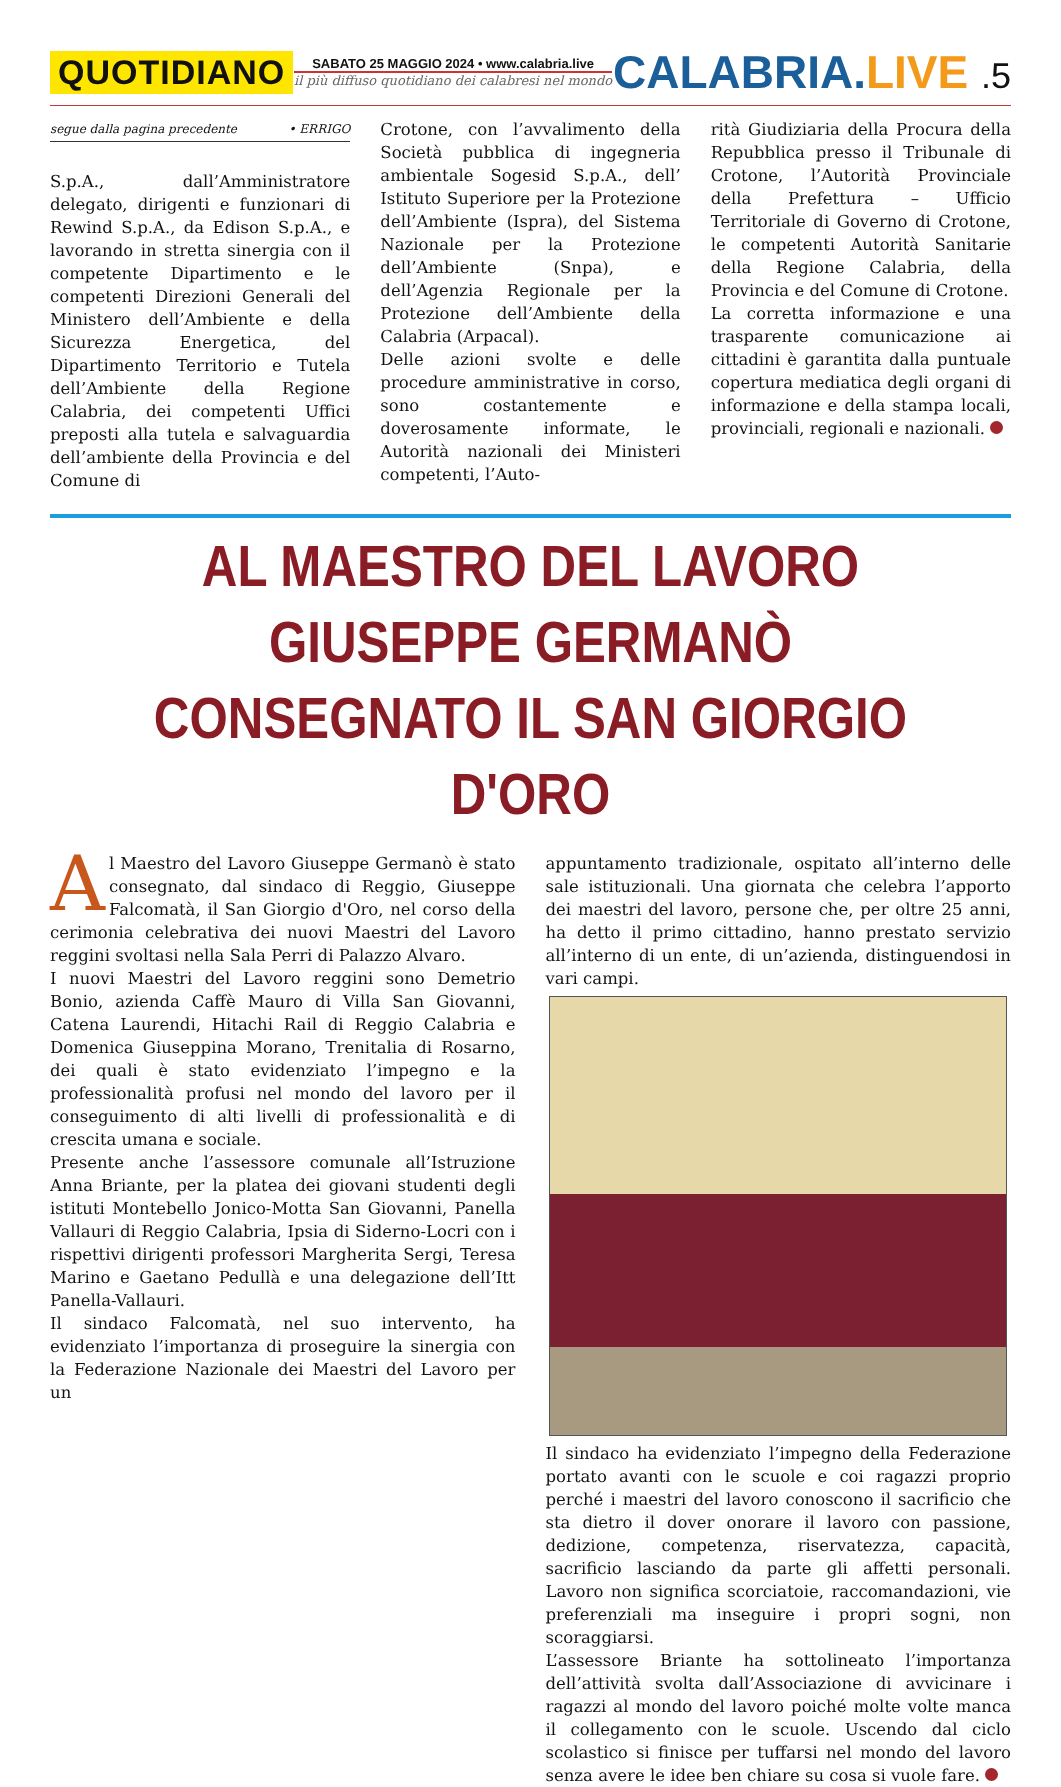QUOTIDIANO
SABATO 25 MAGGIO 2024 • www.calabria.live
il più diffuso quotidiano dei calabresi nel mondo
CALABRIA.LIVE .5
segue dalla pagina precedente • ERRIGO
S.p.A., dall’Amministratore delegato, dirigenti e funzionari di Rewind S.p.A., da Edison S.p.A., e lavorando in stretta sinergia con il competente Dipartimento e le competenti Direzioni Generali del Ministero dell’Ambiente e della Sicurezza Energetica, del Dipartimento Territorio e Tutela dell’Ambiente della Regione Calabria, dei competenti Uffici preposti alla tutela e salvaguardia dell’ambiente della Provincia e del Comune di
Crotone, con l’avvalimento della Società pubblica di ingegneria ambientale Sogesid S.p.A., dell’ Istituto Superiore per la Protezione dell’Ambiente (Ispra), del Sistema Nazionale per la Protezione dell’Ambiente (Snpa), e dell’Agenzia Regionale per la Protezione dell’Ambiente della Calabria (Arpacal).
Delle azioni svolte e delle procedure amministrative in corso, sono costantemente e doverosamente informate, le Autorità nazionali dei Ministeri competenti, l’Auto-
rità Giudiziaria della Procura della Repubblica presso il Tribunale di Crotone, l’Autorità Provinciale della Prefettura – Ufficio Territoriale di Governo di Crotone, le competenti Autorità Sanitarie della Regione Calabria, della Provincia e del Comune di Crotone.
La corretta informazione e una trasparente comunicazione ai cittadini è garantita dalla puntuale copertura mediatica degli organi di informazione e della stampa locali, provinciali, regionali e nazionali.
AL MAESTRO DEL LAVORO GIUSEPPE GERMANÒ
CONSEGNATO IL SAN GIORGIO D'ORO
Al Maestro del Lavoro Giuseppe Germanò è stato consegnato, dal sindaco di Reggio, Giuseppe Falcomatà, il San Giorgio d'Oro, nel corso della cerimonia celebrativa dei nuovi Maestri del Lavoro reggini svoltasi nella Sala Perri di Palazzo Alvaro.
I nuovi Maestri del Lavoro reggini sono Demetrio Bonio, azienda Caffè Mauro di Villa San Giovanni, Catena Laurendi, Hitachi Rail di Reggio Calabria e Domenica Giuseppina Morano, Trenitalia di Rosarno, dei quali è stato evidenziato l’impegno e la professionalità profusi nel mondo del lavoro per il conseguimento di alti livelli di professionalità e di crescita umana e sociale.
Presente anche l’assessore comunale all’Istruzione Anna Briante, per la platea dei giovani studenti degli istituti Montebello Jonico-Motta San Giovanni, Panella Vallauri di Reggio Calabria, Ipsia di Siderno-Locri con i rispettivi dirigenti professori Margherita Sergi, Teresa Marino e Gaetano Pedullà e una delegazione dell’Itt Panella-Vallauri.
Il sindaco Falcomatà, nel suo intervento, ha evidenziato l’importanza di proseguire la sinergia con la Federazione Nazionale dei Maestri del Lavoro per un
appuntamento tradizionale, ospitato all’interno delle sale istituzionali. Una giornata che celebra l’apporto dei maestri del lavoro, persone che, per oltre 25 anni, ha detto il primo cittadino, hanno prestato servizio all’interno di un ente, di un’azienda, distinguendosi in vari campi.
Il sindaco ha evidenziato l’impegno della Federazione portato avanti con le scuole e coi ragazzi proprio perché i maestri del lavoro conoscono il sacrificio che sta dietro il dover onorare il lavoro con passione, dedizione, competenza, riservatezza, capacità, sacrificio lasciando da parte gli affetti personali. Lavoro non significa scorciatoie, raccomandazioni, vie preferenziali ma inseguire i propri sogni, non scoraggiarsi.
L’assessore Briante ha sottolineato l’importanza dell’attività svolta dall’Associazione di avvicinare i ragazzi al mondo del lavoro poiché molte volte manca il collegamento con le scuole. Uscendo dal ciclo scolastico si finisce per tuffarsi nel mondo del lavoro senza avere le idee ben chiare su cosa si vuole fare.